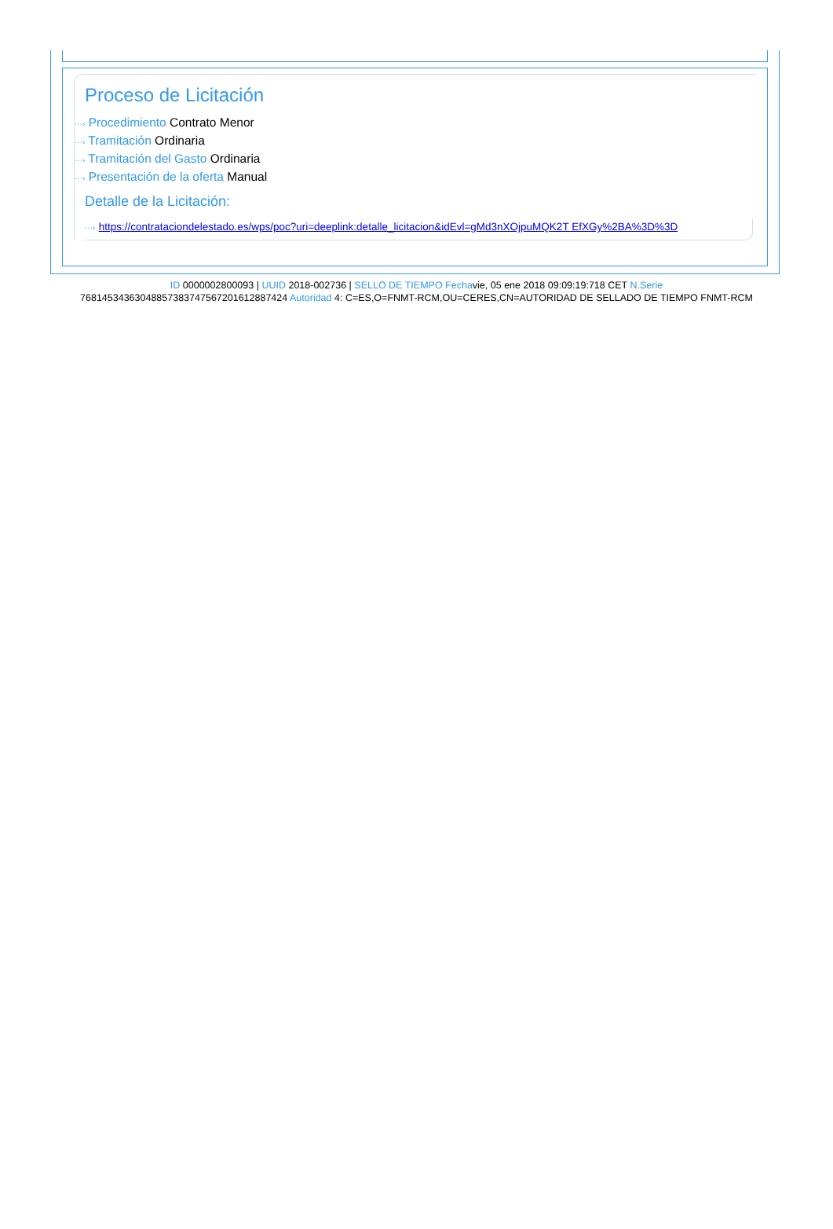Proceso de Licitación
···› Procedimiento Contrato Menor
···› Tramitación Ordinaria
···› Tramitación del Gasto Ordinaria
···› Presentación de la oferta Manual
Detalle de la Licitación:
···› https://contrataciondelestado.es/wps/poc?uri=deeplink:detalle_licitacion&idEvl=gMd3nXOjpuMQK2T EfXGy%2BA%3D%3D
ID 0000002800093 | UUID 2018-002736 | SELLO DE TIEMPO Fechavie, 05 ene 2018 09:09:19:718 CET N.Serie
768145343630488573837475672016128874​24 Autoridad 4: C=ES,O=FNMT-RCM,OU=CERES,CN=AUTORIDAD DE SELLADO DE TIEMPO FNMT-RCM